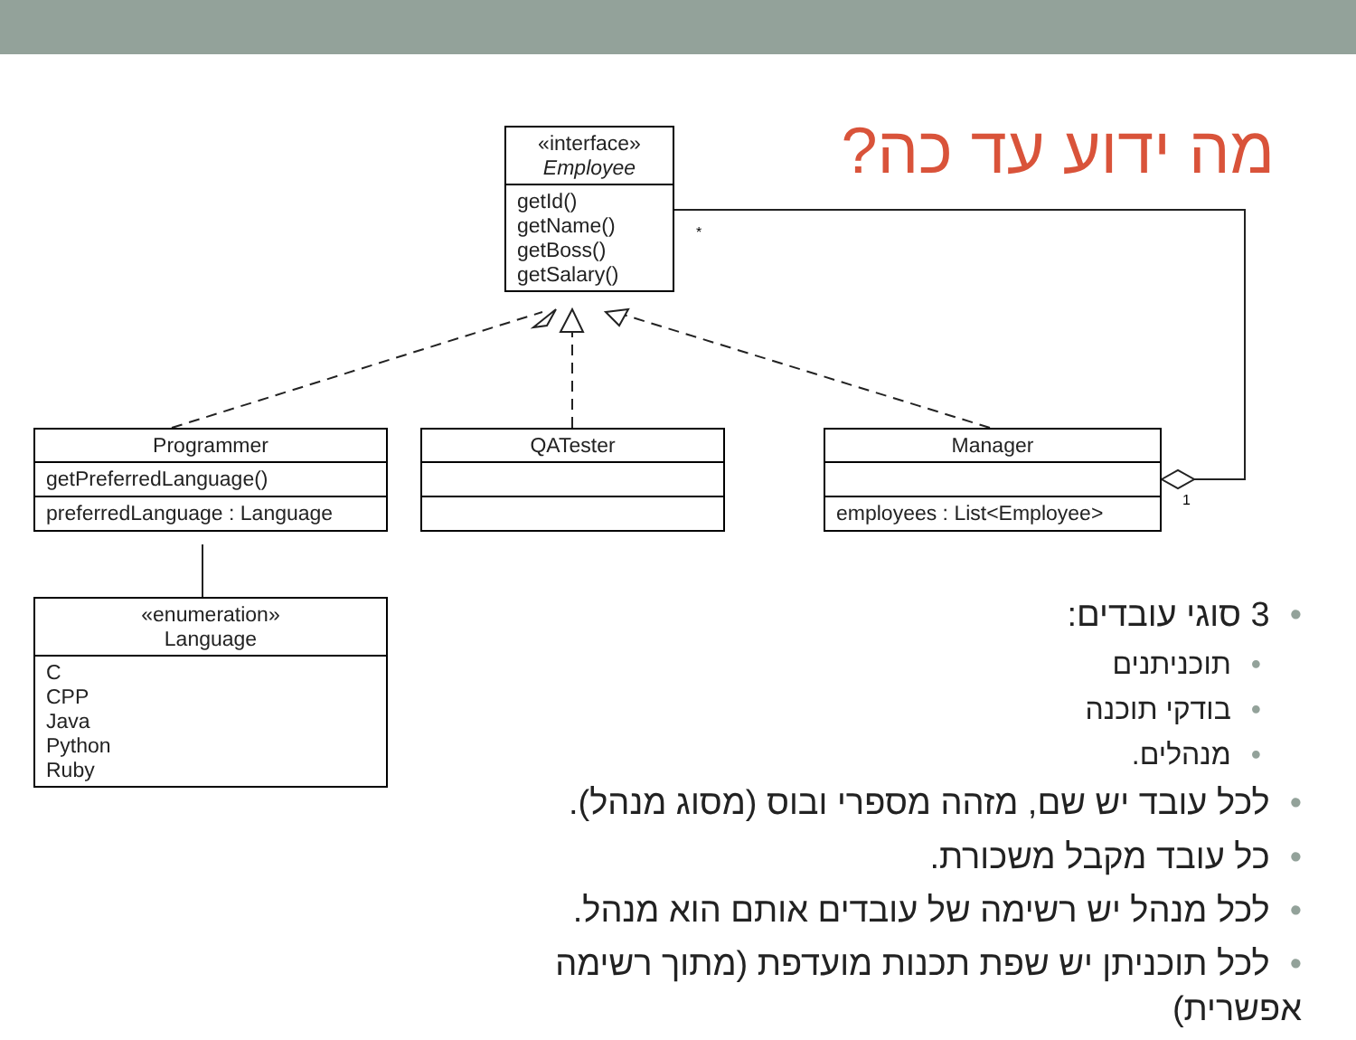*
1
מה ידוע עד כה?
«interface»
Employee
getId()
getName()
getBoss()
getSalary()
Programmer
getPreferredLanguage()
preferredLanguage : Language
QATester
Manager
employees : List<Employee>
«enumeration»
Language
C
CPP
Java
Python
Ruby
•3 סוגי עובדים:
•תוכניתנים
•בודקי תוכנה
•מנהלים.
•לכל עובד יש שם, מזהה מספרי ובוס (מסוג מנהל).
•כל עובד מקבל משכורת.
•לכל מנהל יש רשימה של עובדים אותם הוא מנהל.
•לכל תוכניתן יש שפת תכנות מועדפת (מתוך רשימה אפשרית)